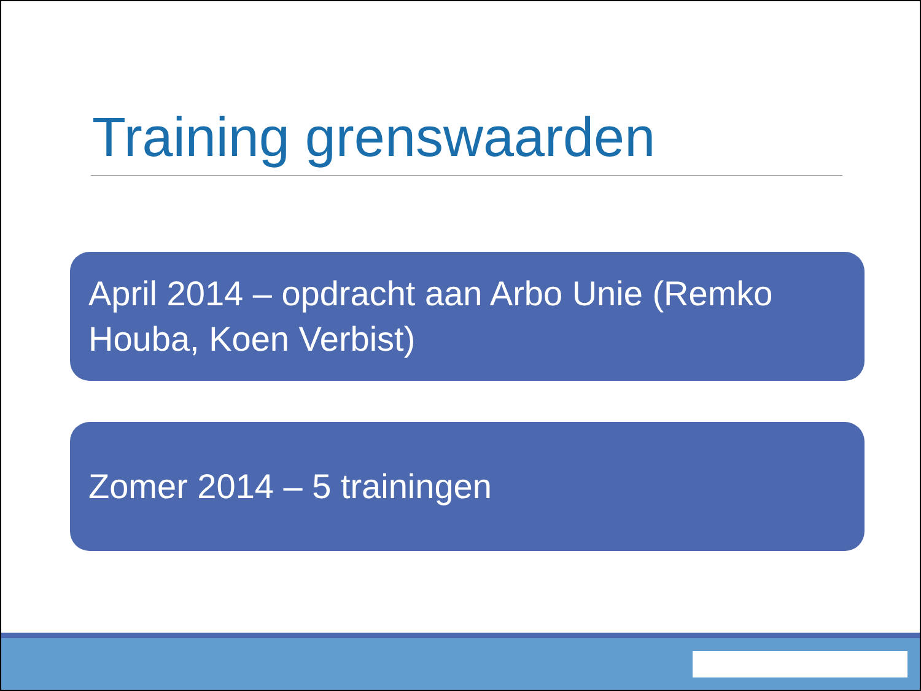Training grenswaarden
April 2014 – opdracht aan Arbo Unie (Remko Houba, Koen Verbist)
Zomer 2014 – 5 trainingen